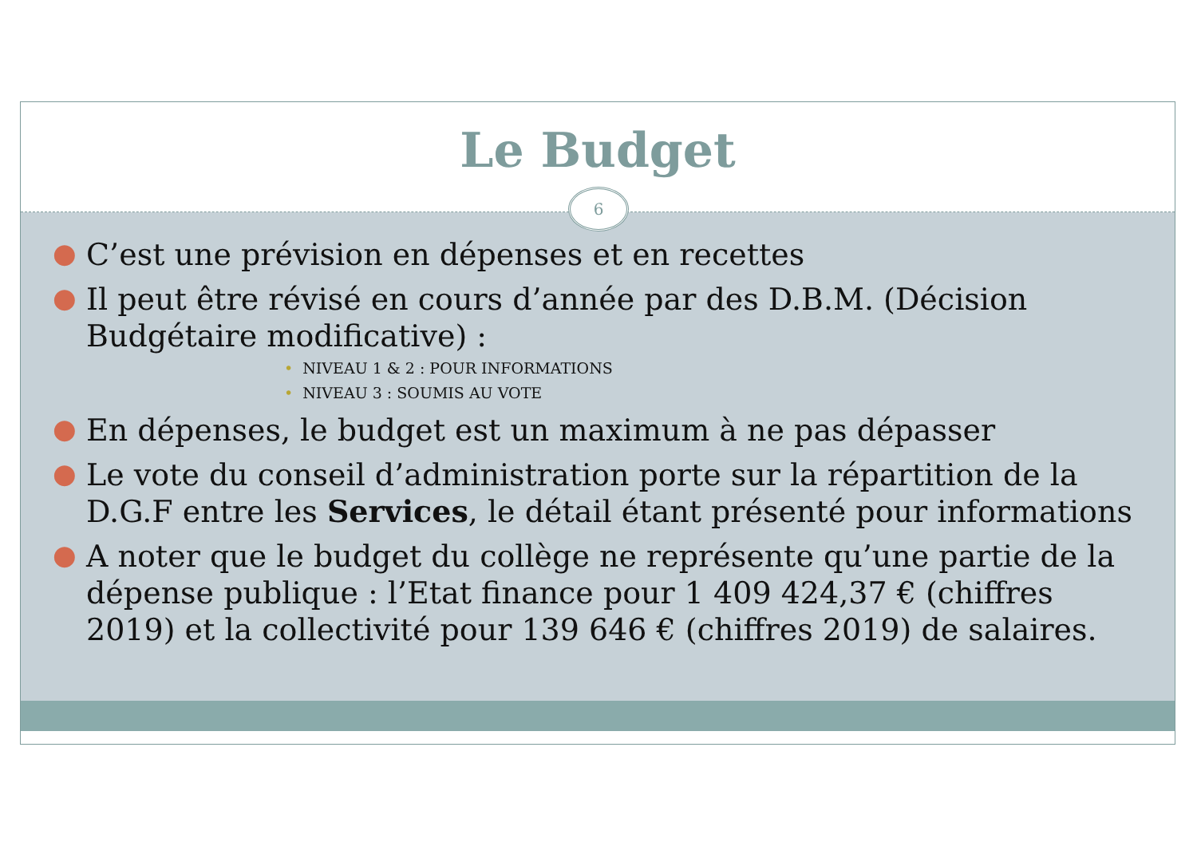Le Budget
6
● C’est une prévision en dépenses et en recettes
● Il peut être révisé en cours d’année par des D.B.M. (Décision Budgétaire modificative) :
• NIVEAU 1 & 2 : POUR INFORMATIONS
• NIVEAU 3 : SOUMIS AU VOTE
● En dépenses, le budget est un maximum à ne pas dépasser
● Le vote du conseil d’administration porte sur la répartition de la D.G.F entre les Services, le détail étant présenté pour informations
● A noter que le budget du collège ne représente qu’une partie de la dépense publique : l’Etat finance pour 1 409 424,37 € (chiffres 2019) et la collectivité pour 139 646 € (chiffres 2019) de salaires.